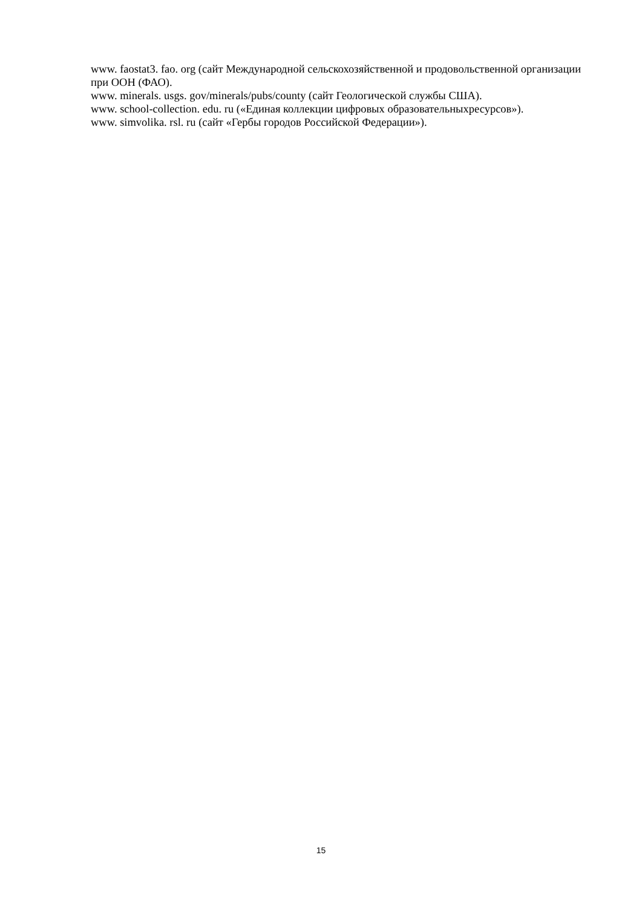www. faostat3. fao. org (сайт Международной сельскохозяйственной и продовольственной организации при ООН (ФАО).
www. minerals. usgs. gov/minerals/pubs/county (сайт Геологической службы США).
www. school-collection. edu. ru («Единая коллекции цифровых образовательныхресурсов»).
www. simvolika. rsl. ru (сайт «Гербы городов Российской Федерации»).
15